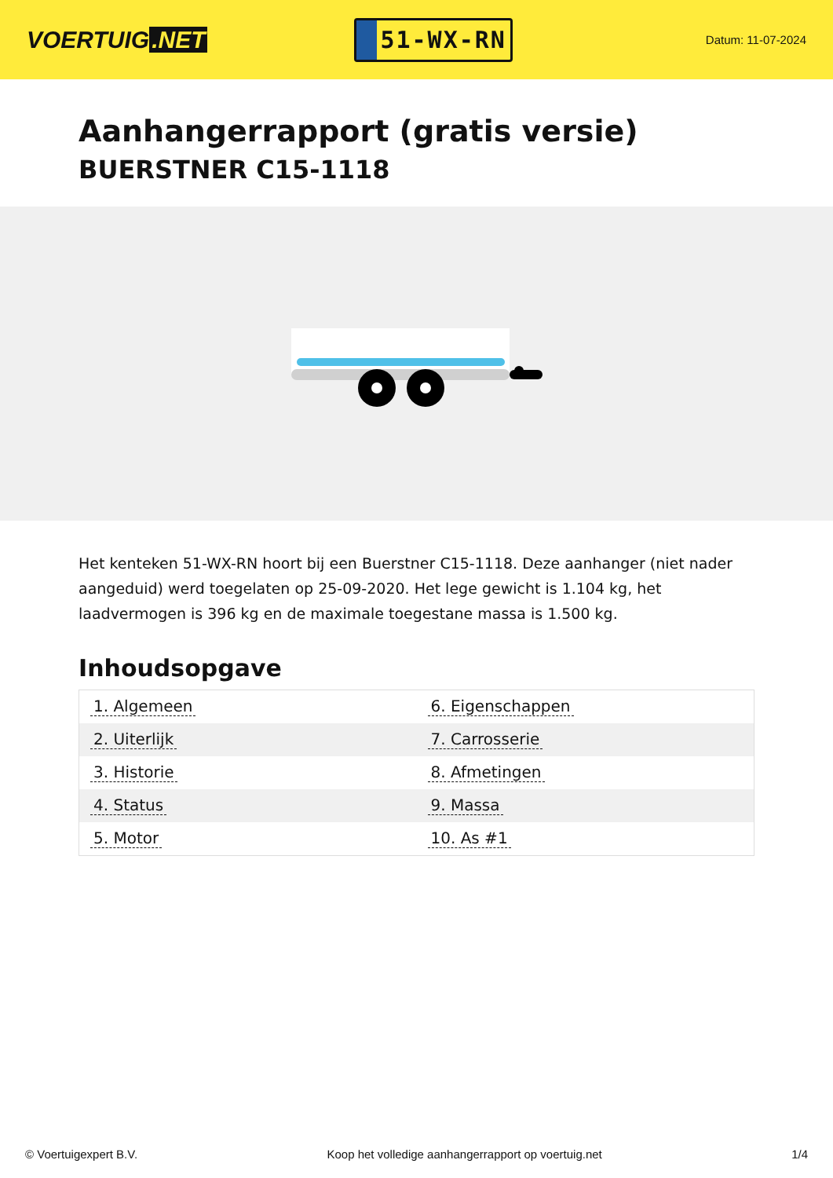VOERTUIG.NET
51-WX-RN
Datum: 11-07-2024
Aanhangerrapport (gratis versie)
BUERSTNER C15-1118
Het kenteken 51-WX-RN hoort bij een Buerstner C15-1118. Deze aanhanger (niet nader aangeduid) werd toegelaten op 25-09-2020. Het lege gewicht is 1.104 kg, het laadvermogen is 396 kg en de maximale toegestane massa is 1.500 kg.
Inhoudsopgave
| 1. Algemeen | 6. Eigenschappen |
| 2. Uiterlijk | 7. Carrosserie |
| 3. Historie | 8. Afmetingen |
| 4. Status | 9. Massa |
| 5. Motor | 10. As #1 |
© Voertuigexpert B.V. Koop het volledige aanhangerrapport op voertuig.net 1/4